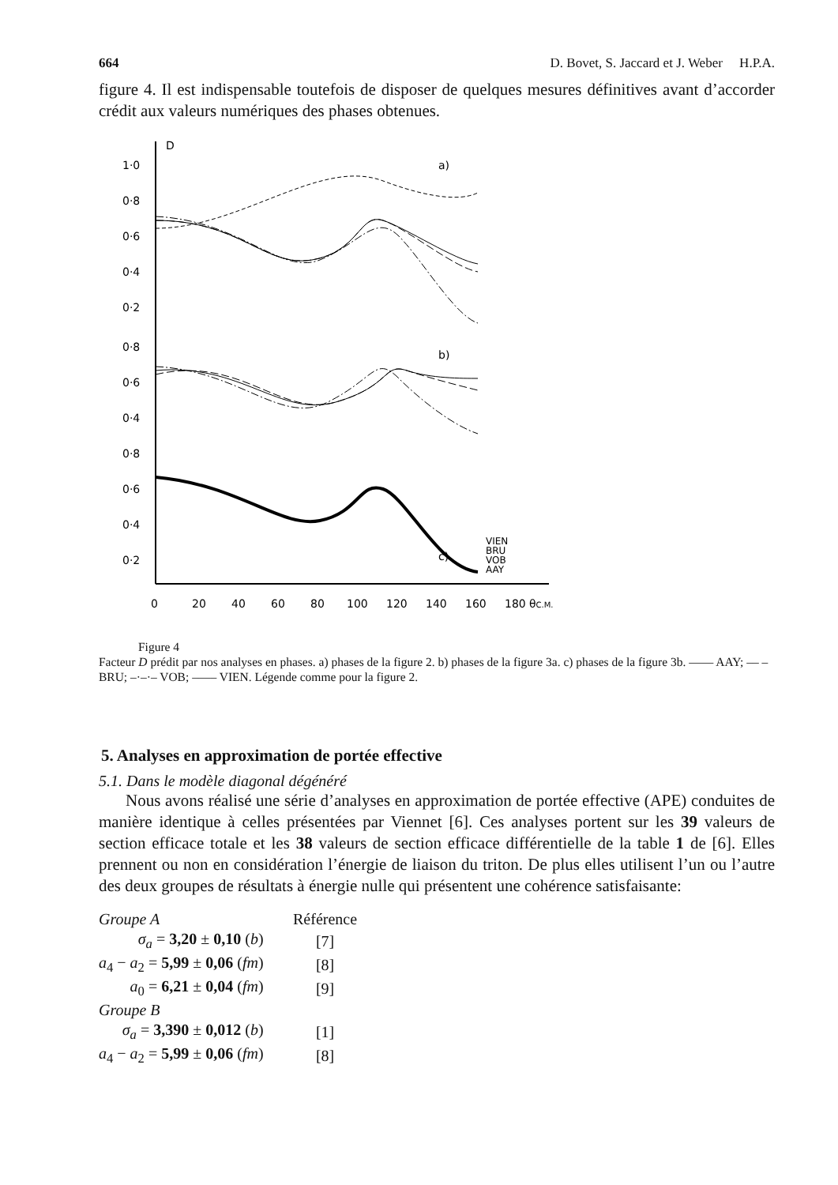664 D. Bovet, S. Jaccard et J. Weber H.P.A.
figure 4. Il est indispensable toutefois de disposer de quelques mesures définitives avant d’accorder crédit aux valeurs numériques des phases obtenues.
D
1·0
0·8
0·6
0·4
0·2
0·8
0·6
0·4
0·8
0·6
0·4
0·2
a)
b)
c)
VIEN
BRU
VOB
AAY
0
20
40
60
80
100
120
140
160
180
θC.M.
Figure 4
Facteur D prédit par nos analyses en phases. a) phases de la figure 2. b) phases de la figure 3a. c) phases de la figure 3b. —— AAY; –– – BRU; –·–·– VOB; –––– VIEN. Légende comme pour la figure 2.
5. Analyses en approximation de portée effective
5.1. Dans le modèle diagonal dégénéré
Nous avons réalisé une série d’analyses en approximation de portée effective (APE) conduites de manière identique à celles présentées par Viennet [6]. Ces analyses portent sur les 39 valeurs de section efficace totale et les 38 valeurs de section efficace différentielle de la table 1 de [6]. Elles prennent ou non en considération l’énergie de liaison du triton. De plus elles utilisent l’un ou l’autre des deux groupes de résultats à énergie nulle qui présentent une cohérence satisfaisante:
| Groupe A | Référence |
| σ<sub>a</sub> = 3,20 ± 0,10 ( b ) | [7] |
| a<sub>4</sub> − a<sub>2</sub> = 5,99 ± 0,06 ( fm ) | [8] |
| a<sub>0</sub> = 6,21 ± 0,04 ( fm ) | [9] |
| Groupe B | |
| σ<sub>a</sub> = 3,390 ± 0,012 ( b ) | [1] |
| a<sub>4</sub> − a<sub>2</sub> = 5,99 ± 0,06 ( fm ) | [8] |